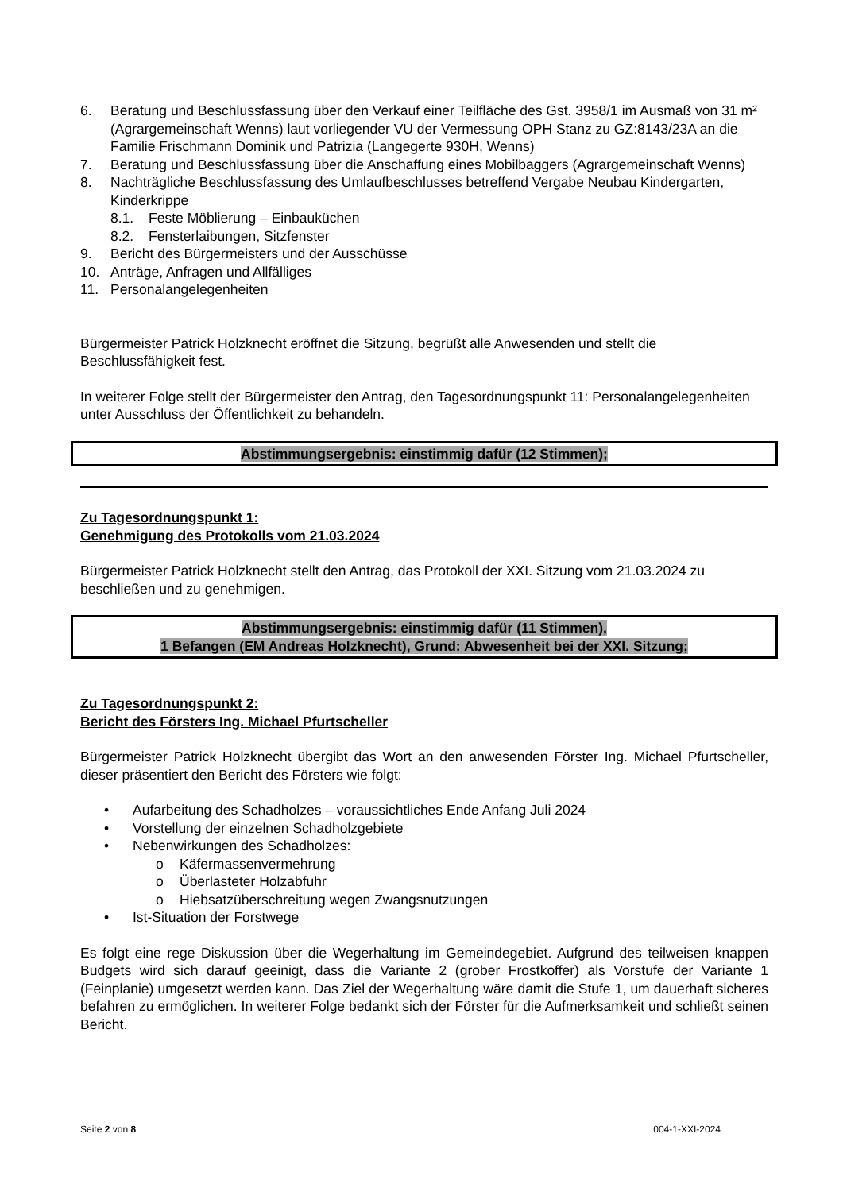6. Beratung und Beschlussfassung über den Verkauf einer Teilfläche des Gst. 3958/1 im Ausmaß von 31 m² (Agrargemeinschaft Wenns) laut vorliegender VU der Vermessung OPH Stanz zu GZ:8143/23A an die Familie Frischmann Dominik und Patrizia (Langegerte 930H, Wenns)
7. Beratung und Beschlussfassung über die Anschaffung eines Mobilbaggers (Agrargemeinschaft Wenns)
8. Nachträgliche Beschlussfassung des Umlaufbeschlusses betreffend Vergabe Neubau Kindergarten, Kinderkrippe
8.1. Feste Möblierung – Einbauküchen
8.2. Fensterlaibungen, Sitzfenster
9. Bericht des Bürgermeisters und der Ausschüsse
10. Anträge, Anfragen und Allfälliges
11. Personalangelegenheiten
Bürgermeister Patrick Holzknecht eröffnet die Sitzung, begrüßt alle Anwesenden und stellt die Beschlussfähigkeit fest.
In weiterer Folge stellt der Bürgermeister den Antrag, den Tagesordnungspunkt 11: Personalangelegenheiten unter Ausschluss der Öffentlichkeit zu behandeln.
Abstimmungsergebnis: einstimmig dafür (12 Stimmen);
Zu Tagesordnungspunkt 1:
Genehmigung des Protokolls vom 21.03.2024
Bürgermeister Patrick Holzknecht stellt den Antrag, das Protokoll der XXI. Sitzung vom 21.03.2024 zu beschließen und zu genehmigen.
Abstimmungsergebnis: einstimmig dafür (11 Stimmen),
1 Befangen (EM Andreas Holzknecht), Grund: Abwesenheit bei der XXI. Sitzung;
Zu Tagesordnungspunkt 2:
Bericht des Försters Ing. Michael Pfurtscheller
Bürgermeister Patrick Holzknecht übergibt das Wort an den anwesenden Förster Ing. Michael Pfurtscheller, dieser präsentiert den Bericht des Försters wie folgt:
• Aufarbeitung des Schadholzes – voraussichtliches Ende Anfang Juli 2024
• Vorstellung der einzelnen Schadholzgebiete
• Nebenwirkungen des Schadholzes:
o Käfermassenvermehrung
o Überlasteter Holzabfuhr
o Hiebsatzüberschreitung wegen Zwangsnutzungen
• Ist-Situation der Forstwege
Es folgt eine rege Diskussion über die Wegerhaltung im Gemeindegebiet. Aufgrund des teilweisen knappen Budgets wird sich darauf geeinigt, dass die Variante 2 (grober Frostkoffer) als Vorstufe der Variante 1 (Feinplanie) umgesetzt werden kann. Das Ziel der Wegerhaltung wäre damit die Stufe 1, um dauerhaft sicheres befahren zu ermöglichen. In weiterer Folge bedankt sich der Förster für die Aufmerksamkeit und schließt seinen Bericht.
Seite 2 von 8 004-1-XXI-2024